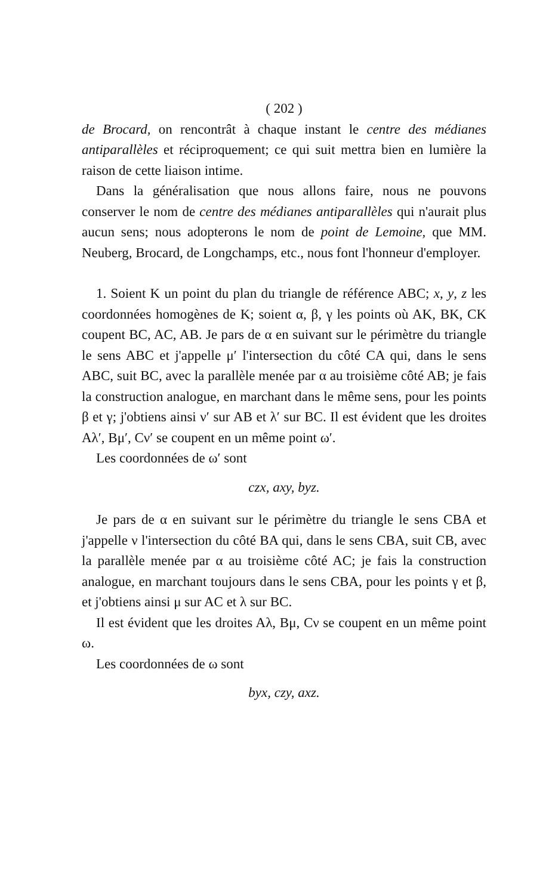( 202 )
de Brocard, on rencontrât à chaque instant le centre des médianes antiparallèles et réciproquement; ce qui suit mettra bien en lumière la raison de cette liaison intime.
Dans la généralisation que nous allons faire, nous ne pouvons conserver le nom de centre des médianes antiparallèles qui n'aurait plus aucun sens; nous adopterons le nom de point de Lemoine, que MM. Neuberg, Brocard, de Longchamps, etc., nous font l'honneur d'employer.
1. Soient K un point du plan du triangle de référence ABC; x, y, z les coordonnées homogènes de K; soient α, β, γ les points où AK, BK, CK coupent BC, AC, AB. Je pars de α en suivant sur le périmètre du triangle le sens ABC et j'appelle μ′ l'intersection du côté CA qui, dans le sens ABC, suit BC, avec la parallèle menée par α au troisième côté AB; je fais la construction analogue, en marchant dans le même sens, pour les points β et γ; j'obtiens ainsi ν′ sur AB et λ′ sur BC. Il est évident que les droites Aλ′, Bμ′, Cν′ se coupent en un même point ω′.
Les coordonnées de ω′ sont
czx, axy, byz.
Je pars de α en suivant sur le périmètre du triangle le sens CBA et j'appelle ν l'intersection du côté BA qui, dans le sens CBA, suit CB, avec la parallèle menée par α au troisième côté AC; je fais la construction analogue, en marchant toujours dans le sens CBA, pour les points γ et β, et j'obtiens ainsi μ sur AC et λ sur BC.
Il est évident que les droites Aλ, Bμ, Cν se coupent en un même point ω.
Les coordonnées de ω sont
byx, czy, axz.